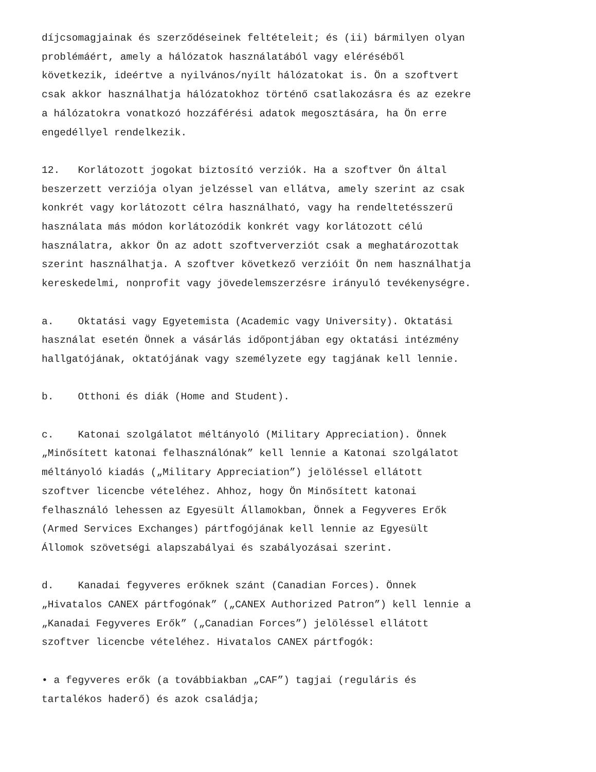díjcsomagjainak és szerződéseinek feltételeit; és (ii) bármilyen olyan problémáért, amely a hálózatok használatából vagy eléréséből következik, ideértve a nyilvános/nyílt hálózatokat is. Ön a szoftvert csak akkor használhatja hálózatokhoz történő csatlakozásra és az ezekre a hálózatokra vonatkozó hozzáférési adatok megosztására, ha Ön erre engedéllyel rendelkezik.
12. Korlátozott jogokat biztosító verziók. Ha a szoftver Ön által beszerzett verziója olyan jelzéssel van ellátva, amely szerint az csak konkrét vagy korlátozott célra használható, vagy ha rendeltetésszerű használata más módon korlátozódik konkrét vagy korlátozott célú használatra, akkor Ön az adott szoftververziót csak a meghatározottak szerint használhatja. A szoftver következő verzióit Ön nem használhatja kereskedelmi, nonprofit vagy jövedelemszerzésre irányuló tevékenységre.
a. Oktatási vagy Egyetemista (Academic vagy University). Oktatási használat esetén Önnek a vásárlás időpontjában egy oktatási intézmény hallgatójának, oktatójának vagy személyzete egy tagjának kell lennie.
b. Otthoni és diák (Home and Student).
c. Katonai szolgálatot méltányoló (Military Appreciation). Önnek „Minősített katonai felhasználónak” kell lennie a Katonai szolgálatot méltányoló kiadás („Military Appreciation”) jelöléssel ellátott szoftver licencbe vételéhez. Ahhoz, hogy Ön Minősített katonai felhasználó lehessen az Egyesült Államokban, Önnek a Fegyveres Erők (Armed Services Exchanges) pártfogójának kell lennie az Egyesült Állomok szövetségi alapszabályai és szabályozásai szerint.
d. Kanadai fegyveres erőknek szánt (Canadian Forces). Önnek „Hivatalos CANEX pártfogónak” („CANEX Authorized Patron”) kell lennie a „Kanadai Fegyveres Erők” („Canadian Forces”) jelöléssel ellátott szoftver licencbe vételéhez. Hivatalos CANEX pártfogók:
• a fegyveres erők (a továbbiakban „CAF”) tagjai (reguláris és tartalékos haderő) és azok családja;